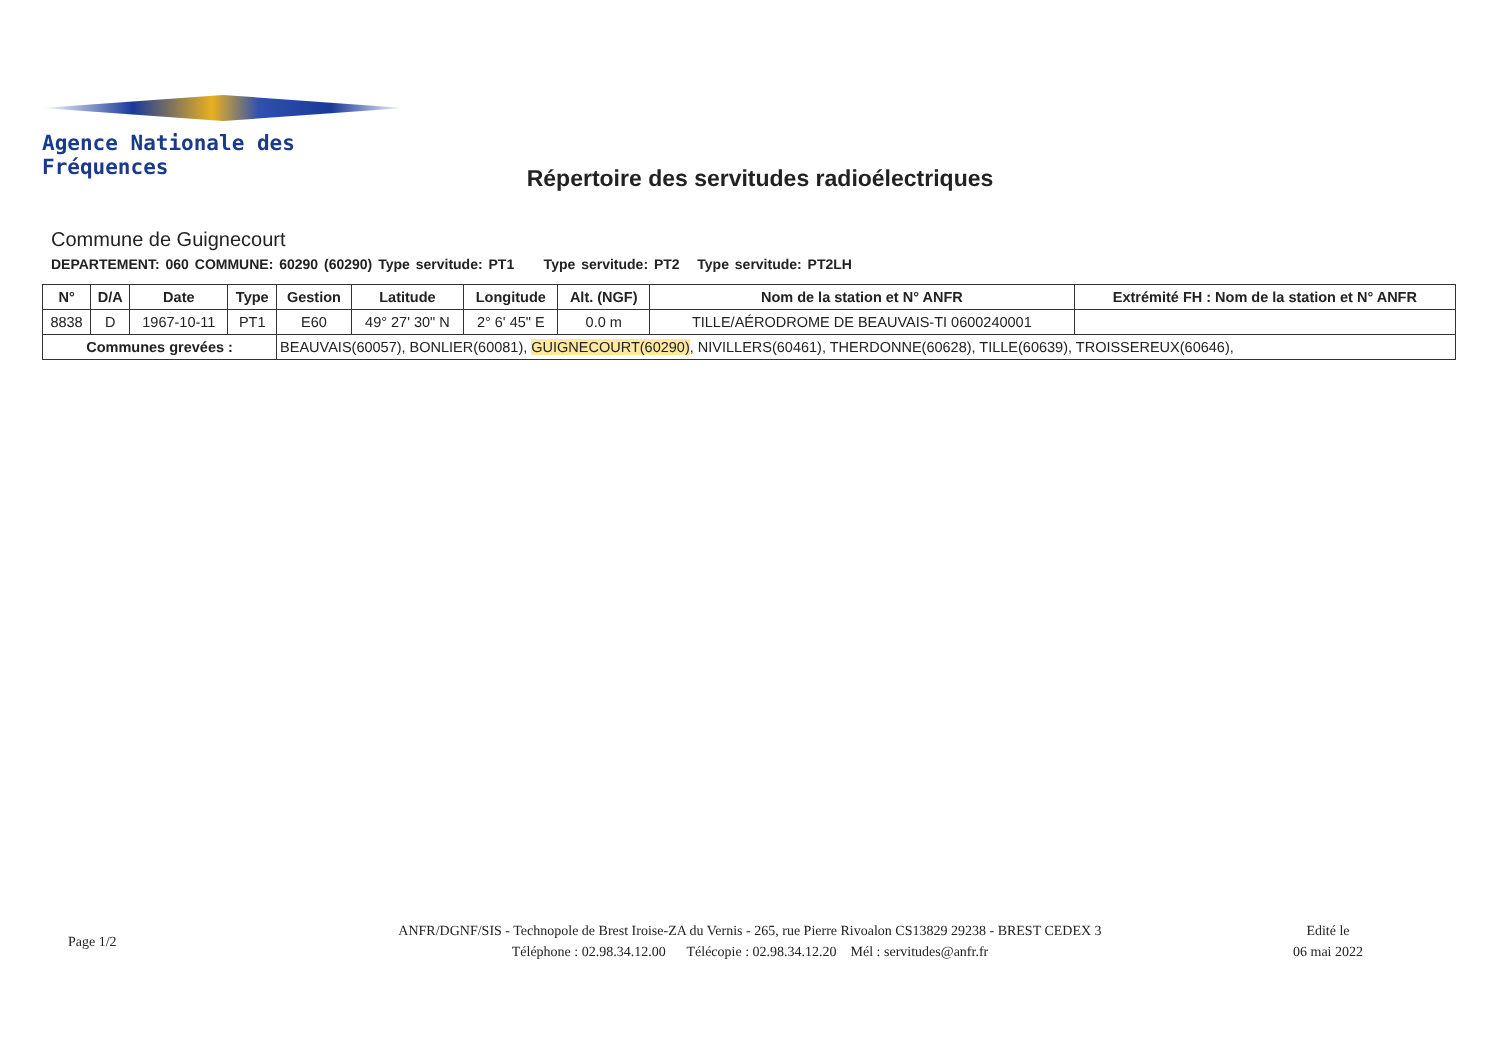Agence Nationale des Fréquences
Répertoire des servitudes radioélectriques
Commune de Guignecourt
DEPARTEMENT: 060 COMMUNE: 60290 (60290) Type servitude: PT1 Type servitude: PT2 Type servitude: PT2LH
| N° | D/A | Date | Type | Gestion | Latitude | Longitude | Alt. (NGF) | Nom de la station et N° ANFR | Extrémité FH : Nom de la station et N° ANFR |
| --- | --- | --- | --- | --- | --- | --- | --- | --- | --- |
| 8838 | D | 1967-10-11 | PT1 | E60 | 49° 27' 30" N | 2° 6' 45" E | 0.0 m | TILLE/AÉRODROME DE BEAUVAIS-TI 0600240001 | |
| Communes grevées : | | | | BEAUVAIS(60057), BONLIER(60081), GUIGNECOURT(60290) , NIVILLERS(60461), THERDONNE(60628), TILLE(60639), TROISSEREUX(60646), | | | | | |
Page 1/2
ANFR/DGNF/SIS - Technopole de Brest Iroise-ZA du Vernis - 265, rue Pierre Rivoalon CS13829 29238 - BREST CEDEX 3
Téléphone : 02.98.34.12.00 Télécopie : 02.98.34.12.20 Mél : servitudes@anfr.fr
Edité le
06 mai 2022